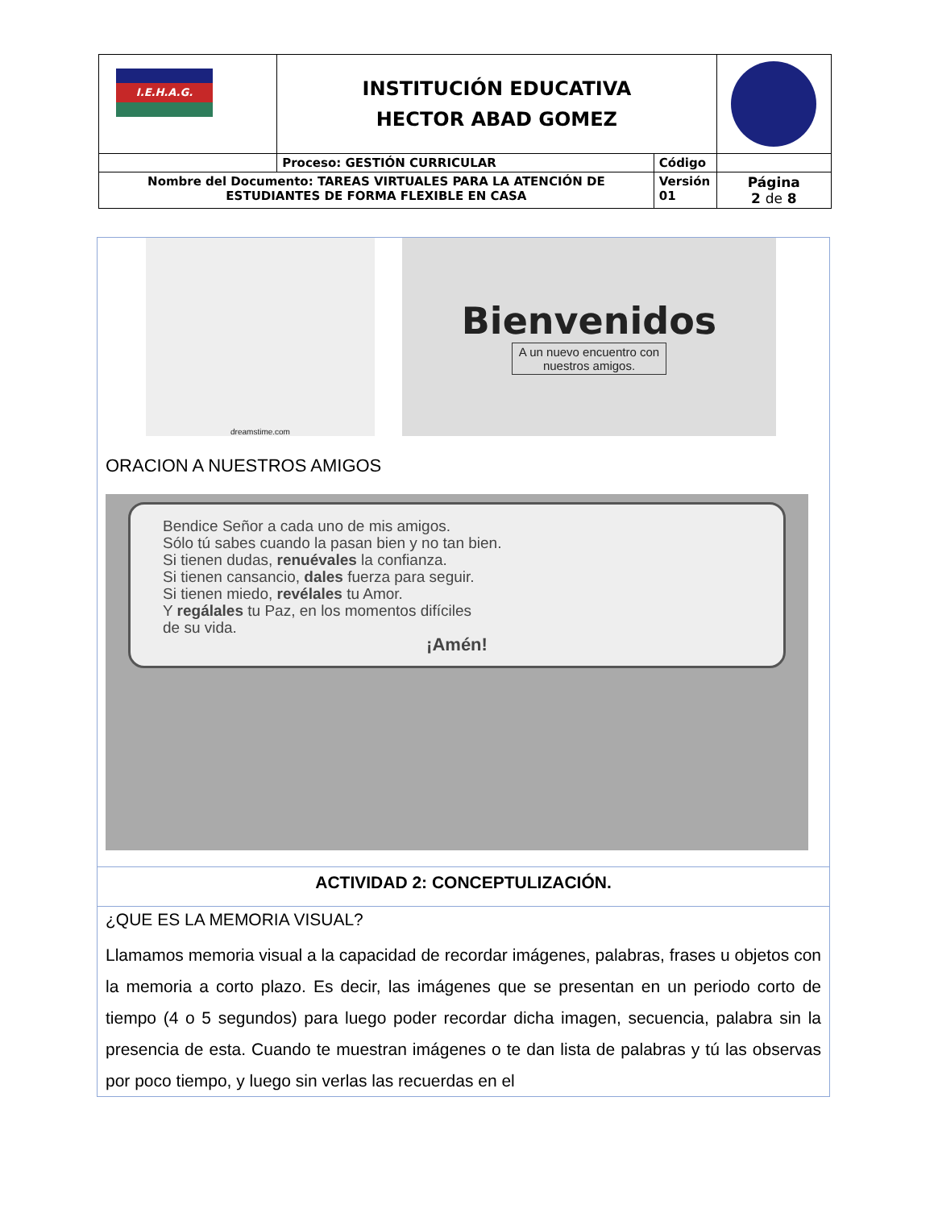| I.E.H.A.G. | INSTITUCIÓN EDUCATIVA HECTOR ABAD GOMEZ | | |
| | Proceso: GESTIÓN CURRICULAR | Código | |
| Nombre del Documento: TAREAS VIRTUALES PARA LA ATENCIÓN DE ESTUDIANTES DE FORMA FLEXIBLE EN CASA | | Versión 01 | Página 2 de 8 |
dreamstime.com
Bienvenidos
A un nuevo encuentro con
nuestros amigos.
ORACION A NUESTROS AMIGOS
Bendice Señor a cada uno de mis amigos.
Sólo tú sabes cuando la pasan bien y no tan bien.
Si tienen dudas, renuévales la confianza.
Si tienen cansancio, dales fuerza para seguir.
Si tienen miedo, revélales tu Amor.
Y regálales tu Paz, en los momentos difíciles
de su vida.
¡Amén!
ACTIVIDAD 2: CONCEPTULIZACIÓN.
¿QUE ES LA MEMORIA VISUAL?
Llamamos memoria visual a la capacidad de recordar imágenes, palabras, frases u objetos con la memoria a corto plazo. Es decir, las imágenes que se presentan en un periodo corto de tiempo (4 o 5 segundos) para luego poder recordar dicha imagen, secuencia, palabra sin la presencia de esta. Cuando te muestran imágenes o te dan lista de palabras y tú las observas por poco tiempo, y luego sin verlas las recuerdas en el